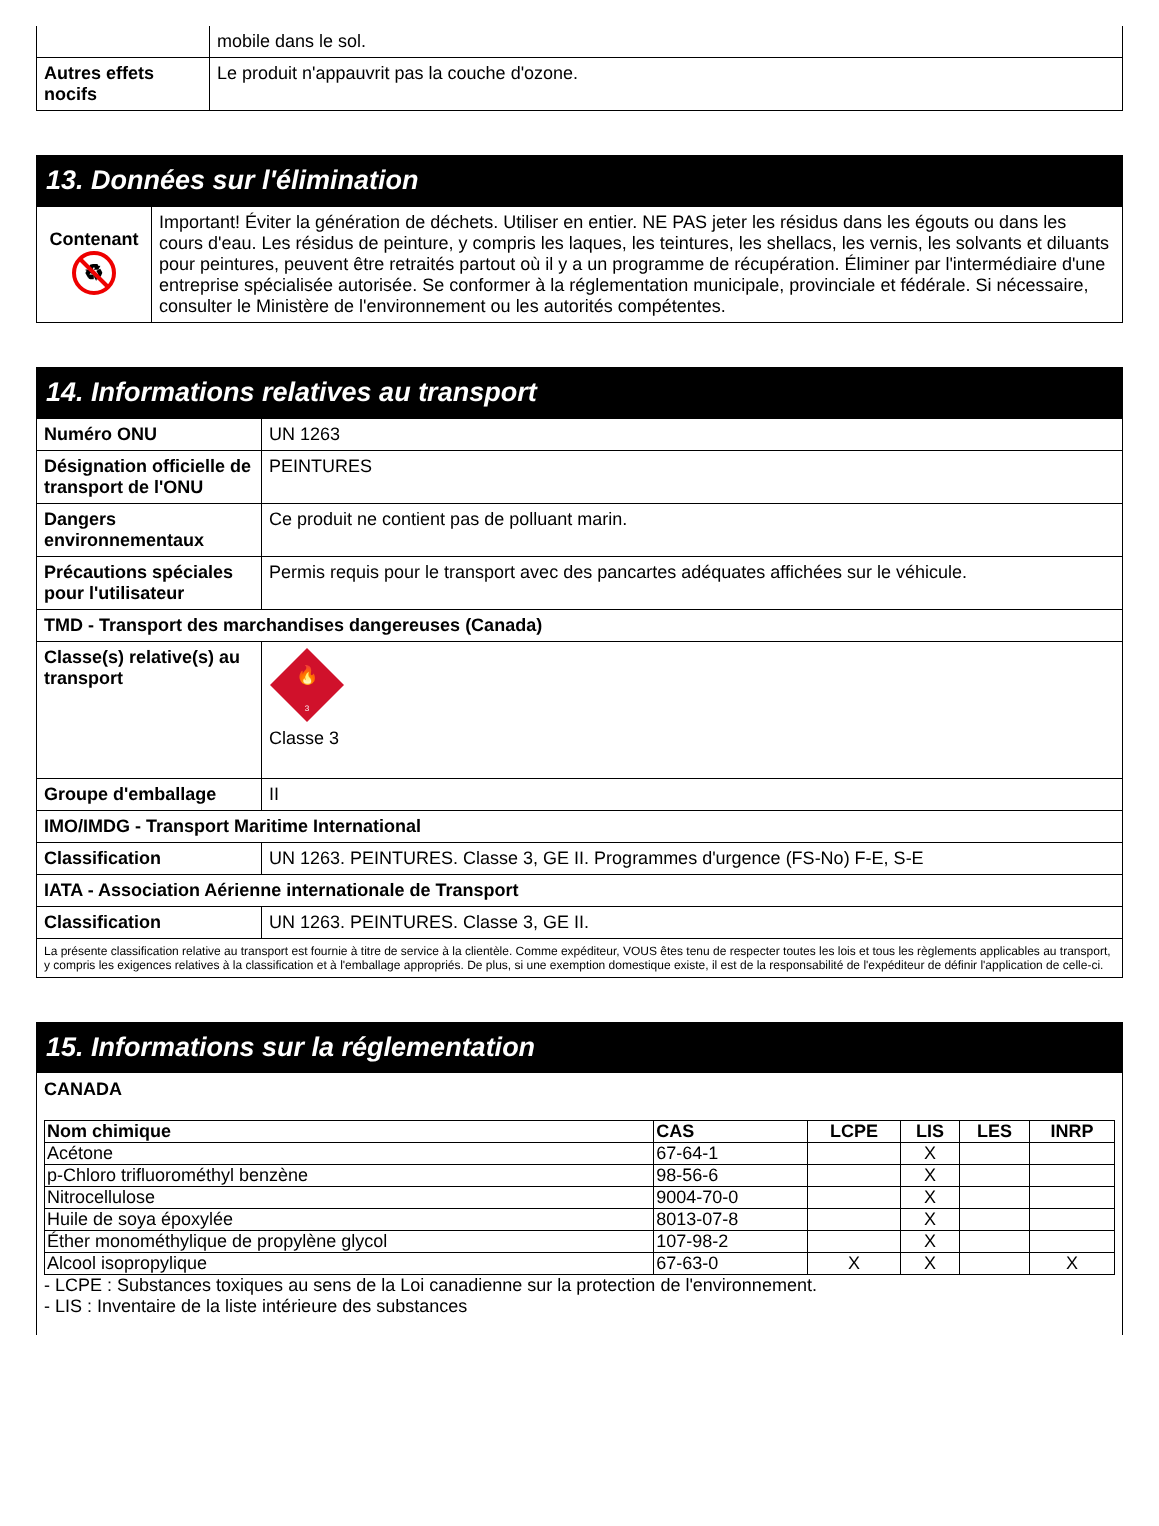| | mobile dans le sol. |
| Autres effets nocifs | Le produit n'appauvrit pas la couche d'ozone. |
13. Données sur l'élimination
| Contenant ♻ | Important! Éviter la génération de déchets. Utiliser en entier. NE PAS jeter les résidus dans les égouts ou dans les cours d'eau. Les résidus de peinture, y compris les laques, les teintures, les shellacs, les vernis, les solvants et diluants pour peintures, peuvent être retraités partout où il y a un programme de récupération. Éliminer par l'intermédiaire d'une entreprise spécialisée autorisée. Se conformer à la réglementation municipale, provinciale et fédérale. Si nécessaire, consulter le Ministère de l'environnement ou les autorités compétentes. |
14. Informations relatives au transport
| Numéro ONU | UN 1263 |
| Désignation officielle de transport de l'ONU | PEINTURES |
| Dangers environnementaux | Ce produit ne contient pas de polluant marin. |
| Précautions spéciales pour l'utilisateur | Permis requis pour le transport avec des pancartes adéquates affichées sur le véhicule. |
| TMD - Transport des marchandises dangereuses (Canada) | |
| Classe(s) relative(s) au transport | 🔥 3 Classe 3 |
| Groupe d'emballage | II |
| IMO/IMDG - Transport Maritime International | |
| Classification | UN 1263. PEINTURES. Classe 3, GE II. Programmes d'urgence (FS-No) F-E, S-E |
| IATA - Association Aérienne internationale de Transport | |
| Classification | UN 1263. PEINTURES. Classe 3, GE II. |
| La présente classification relative au transport est fournie à titre de service à la clientèle. Comme expéditeur, VOUS êtes tenu de respecter toutes les lois et tous les règlements applicables au transport, y compris les exigences relatives à la classification et à l'emballage appropriés. De plus, si une exemption domestique existe, il est de la responsabilité de l'expéditeur de définir l'application de celle-ci. | |
15. Informations sur la réglementation
CANADA
| Nom chimique | CAS | LCPE | LIS | LES | INRP |
| --- | --- | --- | --- | --- | --- |
| Acétone | 67-64-1 | | X | | |
| p-Chloro trifluorométhyl benzène | 98-56-6 | | X | | |
| Nitrocellulose | 9004-70-0 | | X | | |
| Huile de soya époxylée | 8013-07-8 | | X | | |
| Éther monométhylique de propylène glycol | 107-98-2 | | X | | |
| Alcool isopropylique | 67-63-0 | X | X | | X |
- LCPE : Substances toxiques au sens de la Loi canadienne sur la protection de l'environnement.
- LIS : Inventaire de la liste intérieure des substances